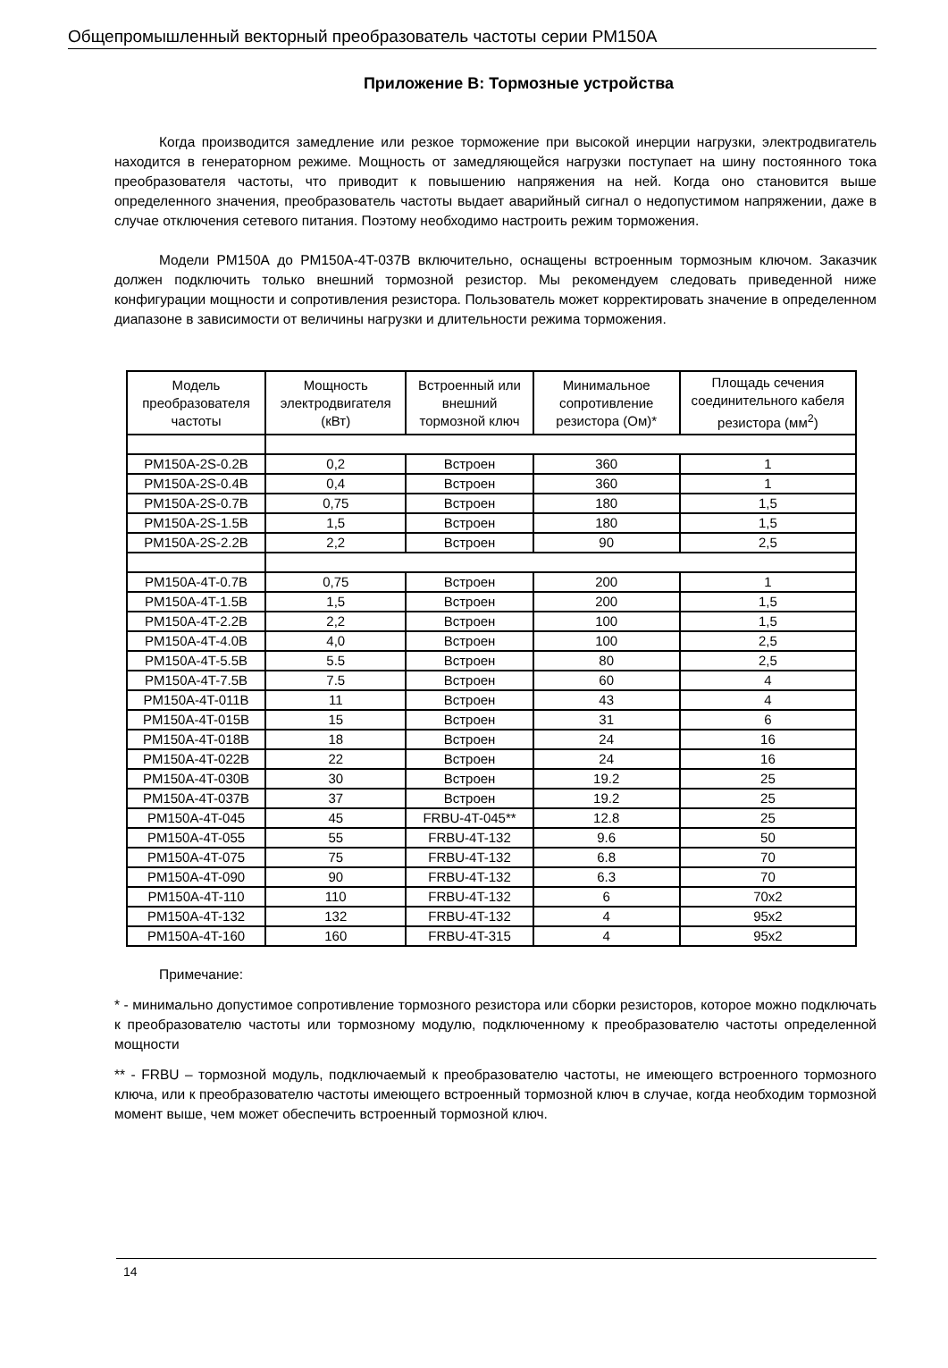Общепромышленный векторный преобразователь частоты серии РМ150А
Приложение В: Тормозные устройства
Когда производится замедление или резкое торможение при высокой инерции нагрузки, электродвигатель находится в генераторном режиме. Мощность от замедляющейся нагрузки поступает на шину постоянного тока преобразователя частоты, что приводит к повышению напряжения на ней. Когда оно становится выше определенного значения, преобразователь частоты выдает аварийный сигнал о недопустимом напряжении, даже в случае отключения сетевого питания. Поэтому необходимо настроить режим торможения.
Модели РМ150А до PM150A-4T-037B включительно, оснащены встроенным тормозным ключом. Заказчик должен подключить только внешний тормозной резистор. Мы рекомендуем следовать приведенной ниже конфигурации мощности и сопротивления резистора. Пользователь может корректировать значение в определенном диапазоне в зависимости от величины нагрузки и длительности режима торможения.
| Модель преобразователя частоты | Мощность электродвигателя (кВт) | Встроенный или внешний тормозной ключ | Минимальное сопротивление резистора (Ом)* | Площадь сечения соединительного кабеля резистора (мм<sup>2</sup>) |
| --- | --- | --- | --- | --- |
| PM150A-2S-0.2B | 0,2 | Встроен | 360 | 1 |
| PM150A-2S-0.4B | 0,4 | Встроен | 360 | 1 |
| PM150A-2S-0.7B | 0,75 | Встроен | 180 | 1,5 |
| PM150A-2S-1.5B | 1,5 | Встроен | 180 | 1,5 |
| PM150A-2S-2.2B | 2,2 | Встроен | 90 | 2,5 |
| PM150A-4T-0.7B | 0,75 | Встроен | 200 | 1 |
| PM150A-4T-1.5B | 1,5 | Встроен | 200 | 1,5 |
| PM150A-4T-2.2B | 2,2 | Встроен | 100 | 1,5 |
| PM150A-4T-4.0B | 4,0 | Встроен | 100 | 2,5 |
| PM150A-4T-5.5B | 5.5 | Встроен | 80 | 2,5 |
| PM150A-4T-7.5B | 7.5 | Встроен | 60 | 4 |
| PM150A-4T-011B | 11 | Встроен | 43 | 4 |
| PM150A-4T-015B | 15 | Встроен | 31 | 6 |
| PM150A-4T-018B | 18 | Встроен | 24 | 16 |
| PM150A-4T-022B | 22 | Встроен | 24 | 16 |
| PM150A-4T-030B | 30 | Встроен | 19.2 | 25 |
| PM150A-4T-037B | 37 | Встроен | 19.2 | 25 |
| PM150A-4T-045 | 45 | FRBU-4T-045** | 12.8 | 25 |
| PM150A-4T-055 | 55 | FRBU-4T-132 | 9.6 | 50 |
| PM150A-4T-075 | 75 | FRBU-4T-132 | 6.8 | 70 |
| PM150A-4T-090 | 90 | FRBU-4T-132 | 6.3 | 70 |
| PM150A-4T-110 | 110 | FRBU-4T-132 | 6 | 70x2 |
| PM150A-4T-132 | 132 | FRBU-4T-132 | 4 | 95x2 |
| PM150A-4T-160 | 160 | FRBU-4T-315 | 4 | 95x2 |
Примечание:
* - минимально допустимое сопротивление тормозного резистора или сборки резисторов, которое можно подключать к преобразователю частоты или тормозному модулю, подключенному к преобразователю частоты определенной мощности
** - FRBU – тормозной модуль, подключаемый к преобразователю частоты, не имеющего встроенного тормозного ключа, или к преобразователю частоты имеющего встроенный тормозной ключ в случае, когда необходим тормозной момент выше, чем может обеспечить встроенный тормозной ключ.
14